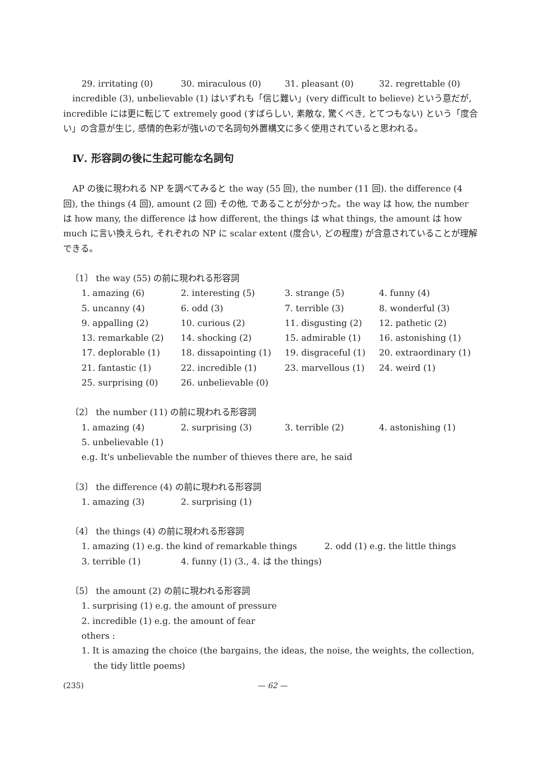29. irritating (0) 30. miraculous (0) 31. pleasant (0) 32. regrettable (0)
incredible (3), unbelievable (1) はいずれも「信じ難い」(very difficult to believe) という意だが, incredible には更に転じて extremely good (すばらしい, 素敵な, 驚くべき, とてつもない) という「度合い」の含意が生じ, 感情的色彩が強いので名詞句外置構文に多く使用されていると思われる。
Ⅳ. 形容詞の後に生起可能な名詞句
AP の後に現われる NP を調べてみると the way (55 回), the number (11 回). the difference (4 回), the things (4 回), amount (2 回) その他, であることが分かった。the way は how, the number は how many, the difference は how different, the things は what things, the amount は how much に言い換えられ, それぞれの NP に scalar extent (度合い, どの程度) が含意されていることが理解できる。
〔1〕 the way (55) の前に現われる形容詞
1. amazing (6) 2. interesting (5) 3. strange (5) 4. funny (4) 5. uncanny (4) 6. odd (3) 7. terrible (3) 8. wonderful (3) 9. appalling (2) 10. curious (2) 11. disgusting (2) 12. pathetic (2) 13. remarkable (2) 14. shocking (2) 15. admirable (1) 16. astonishing (1) 17. deplorable (1) 18. dissapointing (1) 19. disgraceful (1) 20. extraordinary (1) 21. fantastic (1) 22. incredible (1) 23. marvellous (1) 24. weird (1) 25. surprising (0) 26. unbelievable (0)
〔2〕 the number (11) の前に現われる形容詞
1. amazing (4) 2. surprising (3) 3. terrible (2) 4. astonishing (1) 5. unbelievable (1)
e.g. It's unbelievable the number of thieves there are, he said
〔3〕 the difference (4) の前に現われる形容詞
1. amazing (3) 2. surprising (1)
〔4〕 the things (4) の前に現われる形容詞
1. amazing (1) e.g. the kind of remarkable things 2. odd (1) e.g. the little things
3. terrible (1) 4. funny (1) (3., 4. は the things)
〔5〕 the amount (2) の前に現われる形容詞
1. surprising (1) e.g. the amount of pressure
2. incredible (1) e.g. the amount of fear
others :
1. It is amazing the choice (the bargains, the ideas, the noise, the weights, the collection, the tidy little poems)
(235) — 62 —